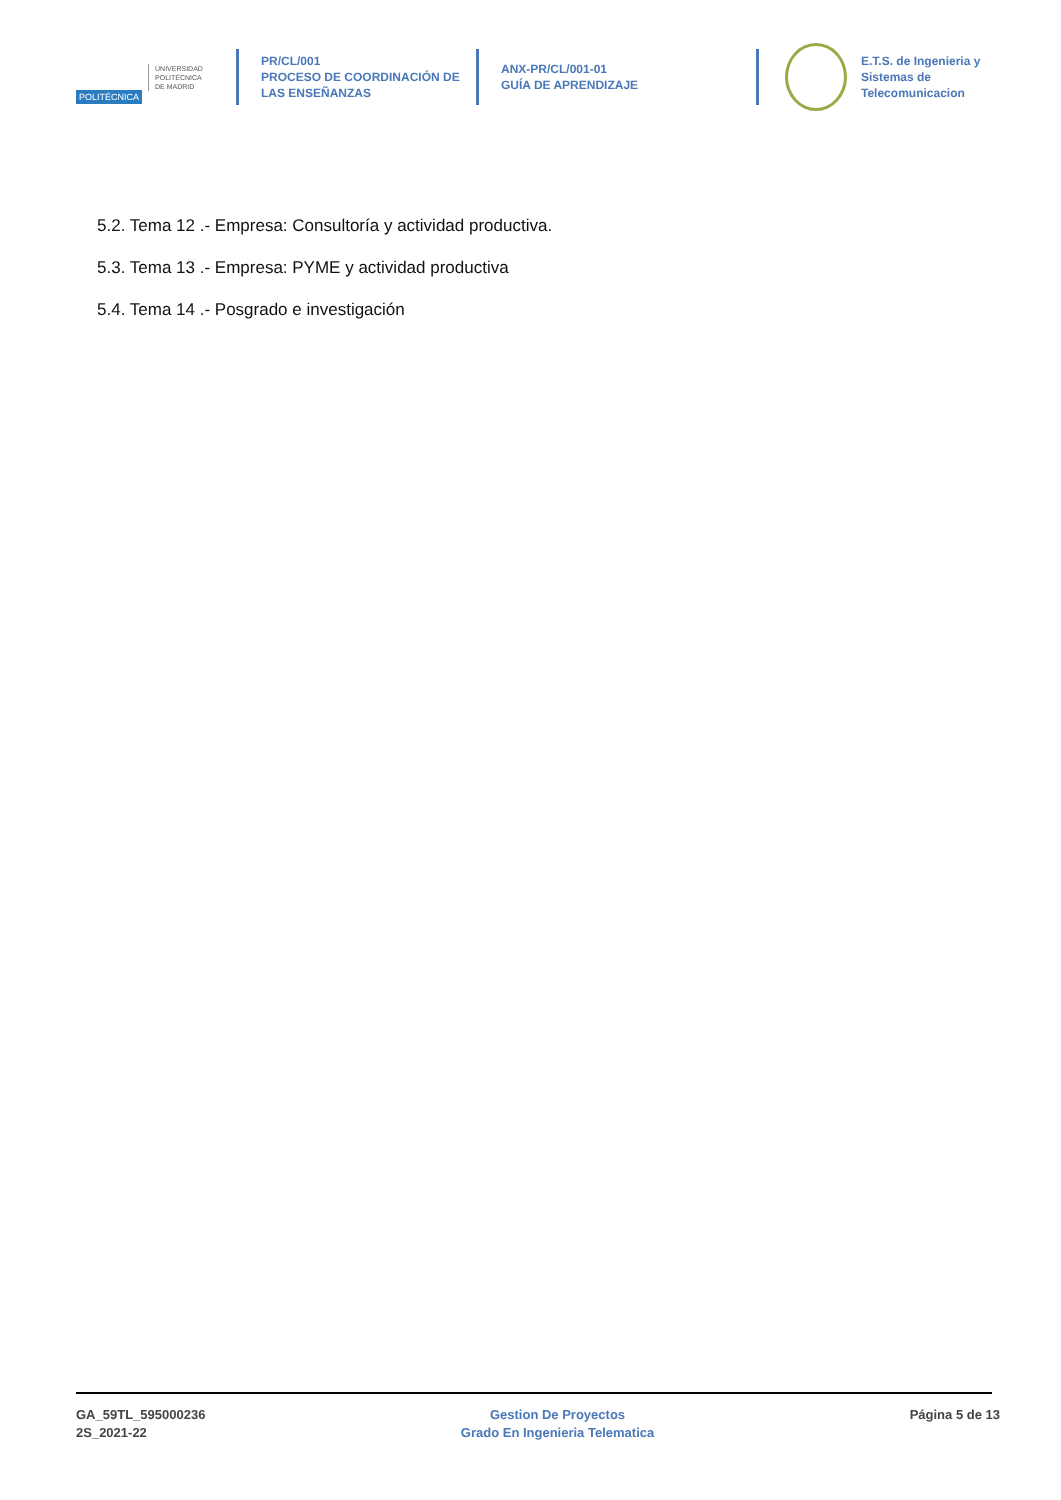POLITÉCNICA
UNIVERSIDAD
POLITÉCNICA
DE MADRID
PR/CL/001
PROCESO DE COORDINACIÓN DE
LAS ENSEÑANZAS
ANX-PR/CL/001-01
GUÍA DE APRENDIZAJE
E.T.S. de Ingenieria y
Sistemas de
Telecomunicacion
5.2. Tema 12 .- Empresa: Consultoría y actividad productiva.
5.3. Tema 13 .- Empresa: PYME y actividad productiva
5.4. Tema 14 .- Posgrado e investigación
GA_59TL_595000236
2S_2021-22
Gestion De Proyectos
Grado En Ingenieria Telematica
Página 5 de 13